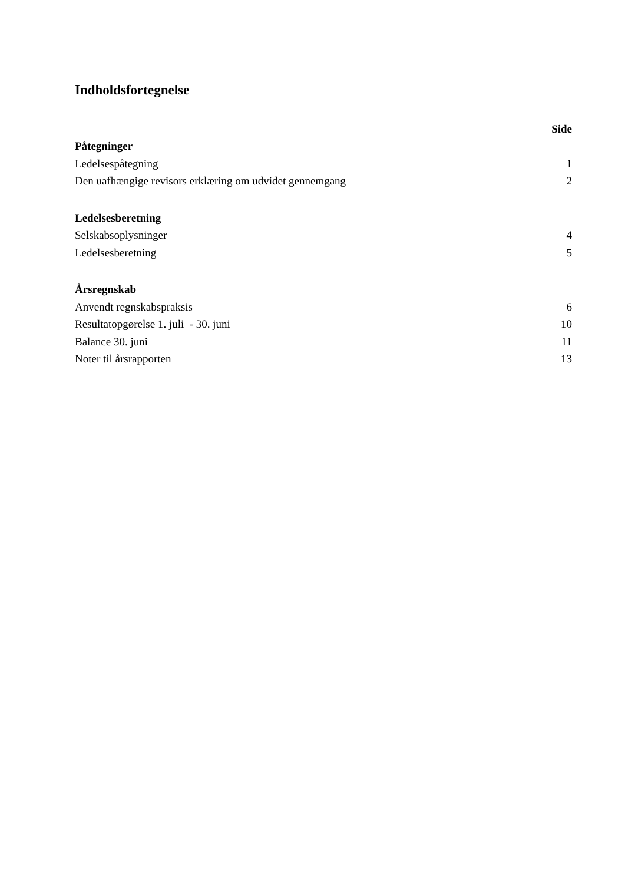Indholdsfortegnelse
| | Side |
| Påtegninger | |
| Ledelsespåtegning | 1 |
| Den uafhængige revisors erklæring om udvidet gennemgang | 2 |
| Ledelsesberetning | |
| Selskabsoplysninger | 4 |
| Ledelsesberetning | 5 |
| Årsregnskab | |
| Anvendt regnskabspraksis | 6 |
| Resultatopgørelse 1. juli - 30. juni | 10 |
| Balance 30. juni | 11 |
| Noter til årsrapporten | 13 |